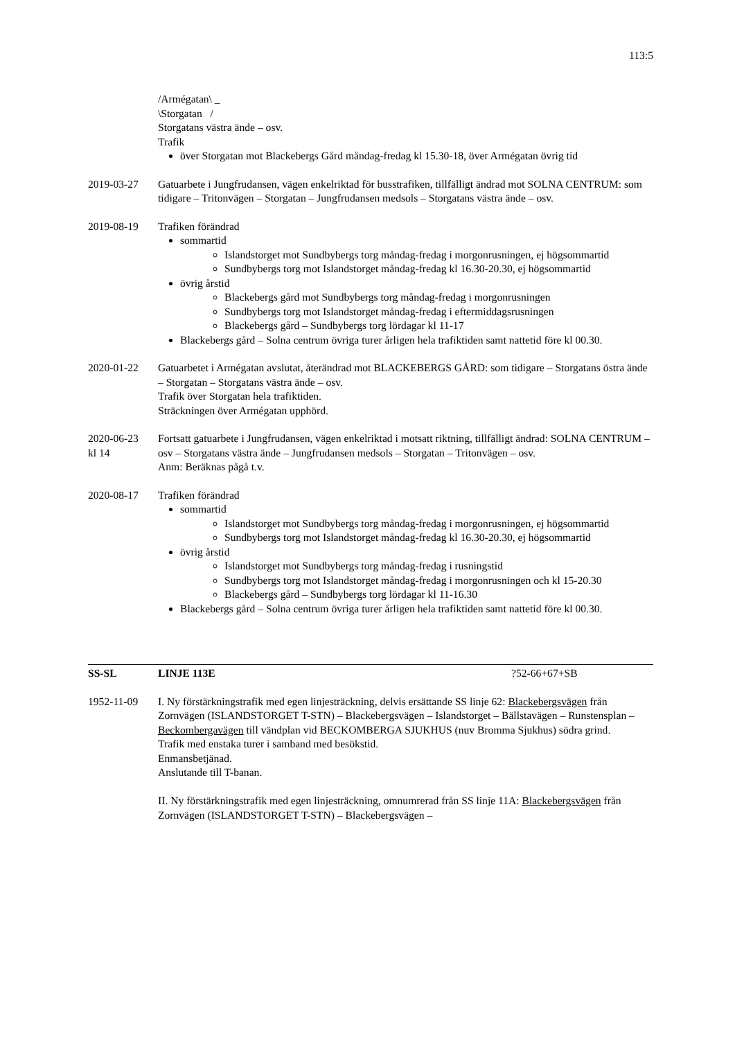113:5
/Armégatan\ _
\Storgatan /
Storgatans västra ände – osv.
Trafik
över Storgatan mot Blackebergs Gård måndag-fredag kl 15.30-18, över Armégatan övrig tid
2019-03-27 Gatuarbete i Jungfrudansen, vägen enkelriktad för busstrafiken, tillfälligt ändrad mot SOLNA CENTRUM: som tidigare – Tritonvägen – Storgatan – Jungfrudansen medsols – Storgatans västra ände – osv.
2019-08-19 Trafiken förändrad
sommartid
Islandstorget mot Sundbybergs torg måndag-fredag i morgonrusningen, ej högsommartid
Sundbybergs torg mot Islandstorget måndag-fredag kl 16.30-20.30, ej högsommartid
övrig årstid
Blackebergs gård mot Sundbybergs torg måndag-fredag i morgonrusningen
Sundbybergs torg mot Islandstorget måndag-fredag i eftermiddagsrusningen
Blackebergs gård – Sundbybergs torg lördagar kl 11-17
Blackebergs gård – Solna centrum övriga turer årligen hela trafiktiden samt nattetid före kl 00.30.
2020-01-22 Gatuarbetet i Armégatan avslutat, återändrad mot BLACKEBERGS GÅRD: som tidigare – Storgatans östra ände – Storgatan – Storgatans västra ände – osv.
Trafik över Storgatan hela trafiktiden.
Sträckningen över Armégatan upphörd.
2020-06-23
kl 14
Fortsatt gatuarbete i Jungfrudansen, vägen enkelriktad i motsatt riktning, tillfälligt ändrad: SOLNA CENTRUM – osv – Storgatans västra ände – Jungfrudansen medsols – Storgatan – Tritonvägen – osv.
Anm: Beräknas pågå t.v.
2020-08-17 Trafiken förändrad
sommartid
Islandstorget mot Sundbybergs torg måndag-fredag i morgonrusningen, ej högsommartid
Sundbybergs torg mot Islandstorget måndag-fredag kl 16.30-20.30, ej högsommartid
övrig årstid
Islandstorget mot Sundbybergs torg måndag-fredag i rusningstid
Sundbybergs torg mot Islandstorget måndag-fredag i morgonrusningen och kl 15-20.30
Blackebergs gård – Sundbybergs torg lördagar kl 11-16.30
Blackebergs gård – Solna centrum övriga turer årligen hela trafiktiden samt nattetid före kl 00.30.
SS-SL LINJE 113E ?52-66+67+SB
1952-11-09 I. Ny förstärkningstrafik med egen linjesträckning, delvis ersättande SS linje 62: Blackebergsvägen från Zornvägen (ISLANDSTORGET T-STN) – Blackebergsvägen – Islandstorget – Bällstavägen – Runstensplan – Beckombergavägen till vändplan vid BECKOMBERGA SJUKHUS (nuv Bromma Sjukhus) södra grind.
Trafik med enstaka turer i samband med besökstid.
Enmansbetjänad.
Anslutande till T-banan.
II. Ny förstärkningstrafik med egen linjesträckning, omnumrerad från SS linje 11A: Blackebergsvägen från Zornvägen (ISLANDSTORGET T-STN) – Blackebergsvägen –